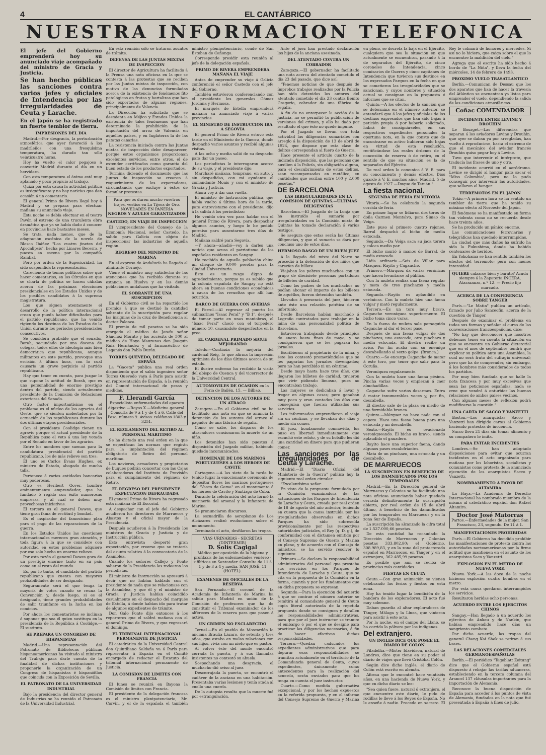4 EL CANTÁBRICO
NUESTRA INFORMACION TELEFONICA
El jefe del Gobierno emprenderá hoy su anunciado viaje acompañado del ministro de Gracia y Justicia.
Se han hecho públicas las sanciones contra varios jefes y oficiales de Intendencia por las irregularidades de Ceuta y Larache.
En el Japón se ha registrado un fuerte temblor de tierra.
IMPRESIONES DEL DIA
Madrid.—Por desgracia, la perturbación atmosférica que ayer favoreció á los madrileños con una fresquísima temperatura, ha durado tan sólo veinticuatro horas.
Hoy ha vuelto el calor pegajoso á convertir Madrid durante el día en un hervidero.
Con esta temperatura el ánimo está muy aplanado y poco propicio al trabajo.
Quizá por esta causa la actividad política es insignificante y no hay noticias que den ocasión á un comentario.
El general Primo de Rivera llegó hoy á Madrid y se prepara para efectuar mañana su anunciado viaje.
Esta noche se debía efectuar en el teatro Pavón el estreno de una truculenta obra dramática que ya se había dado á conocer en provincias hace bastantes meses.
Se trata, nada menos, que de la adaptación escénica de la novela de Blasco Ibáñez "Los cuatro jinetes del Apocalipsis", hecha por Linares Becerra, y puesta en escena por la compañía Rambal.
Pero por orden de la Superioridad, ha sido suspendida la representación.
Careciendo de temas políticos sobre qué hacer comentarios, en los Círculos en que se charla de política se hacen cábalas acerca de las próximas elecciones presidenciales en los Estados Unidos y de los posibles candidatos á la suprema magistratura.
Los que siguen atentamente el desarrollo de la política internacional creen que pueda haber dificultades para el partido republicano, que ha venido rigiendo los destinos de los Estados de la Unión durante los períodos presidenciales consecutivos.
Se considera probable que el senador Borah, secundado por una docena de colegas, todos ellos de ideología más bien democrática que republicana, aunque militantes en este partido, provoque una escisión á última hora, con lo cual causaría un grave perjuicio al partido republicano.
Hay que tener en cuenta, para juzgar lo que supone la actitud de Borah, que es una personalidad de enorme prestigio dentro del partido, siendo actualmente presidente de la Comisión de Relaciones exteriores del Senado.
Otro factor importantísimo en el problema es el núcleo de los agrarios del Oeste, que se sienten molestados por la actuación de los republicanos durante las dos últimas etapas presidenciales.
Con el presidente Coolidge tienen un agravio porque el actual presidente de la República puso el veto á una ley votada por el Senado en favor de los agrarios.
Entre los nombres que suenan para la candidatura presidencial del partido republicano, los de más relieve son tres:
El uno es Carlos Evans Hughes, ex ministro de Estado, abogado de mucha talla.
Pertenece á varias entidades bancarias muy poderosas.
Otro es Heribert Oover, hombre eminentemente emprendedor, que ha fundado ó regido con éxito numerosas empresas, y al cual se deben muy provechosas iniciativas.
El tercero es el general Dawes, que tiene gran fama de rectitud y bondad.
Es el inspirador del famosísimo plan para el pago de las reparaciones de la guerra.
En los Estados Unidos las cuestiones internacionales merecen gran atención, y toda figura á la que se considere con autoridad en estos problemas adquiere por ese solo hecho un enorme relieve.
Por esta razón el general Dawes goza de un prestigio enorme tanto en su país como en el resto del mundo.
Es, por lo tanto, el candidato del partido republicano que cuenta con mayores probabilidades de ser designado.
Seguramente será el que tenga la mayoría de votos cuando se reuna la Convención y, desde luego, si es el designado, tiene grandes probabilidades de salir triunfante en la lucha en los comicios.
Por ahora los comentaristas se inclinan á suponer que sea él quien sustituya en la presidencia de la República á Coolidge.—El sustituto.
SE PREPARA UN CONGRESO DE HISPANISTAS
Madrid.—Una representación del Patronato de Bibliotecas públicas hispanoamericanas ha visitado al ministro del Trabajo para darle cuenta de la finalidad de dichas instituciones y proponerle la organización de un Congreso de hispanistas é hispanófilos que coincida con la Exposición de Sevilla.
EL PATRONATO DE LA UNIVERSIDAD INDUSTRIAL
Bajo la presidencia del director general de Industrias se ha reunido el Patronato de la Universidad Industrial.
En esta reunión sólo se trataron asuntos de trámite.
DEFENSA DE LAS JUNTAS MIXTAS DE INSPECCION
El director de Agricultura ha facilitado á la Prensa una nota oficiosa en la que se contesta á las protestas que se reciben por las Juntas mixtas de inspección, con motivo de las denuncias formuladas acerca de la existencia de fenómenos fito patológicos en frutas y hortalizas que han sido exportadas de algunas regiones, principalmente de Valencia.
La Dirección ha solicitado que se desmienta en Méjico y Estados Unidos la existencia de tales fenómenos que han determinado la prohibición de la importación del arroz de Valencia en aquellos países, y en Inglaterra la de las patatas canarias.
La resistencia iniciada contra las Juntas mixtas de inspección debe desaparecer, porque estos organismos proporcionan excelentes servicios, entre otros, el de extender certificados como garantía del buen estado de los productos exportados.
Termina diciendo el documento que las Juntas de inspección se crearon á requerimiento de los exportadores, circunstancia que excluye á éstos de formular protestas.
Para que os duren mucho vuestros trajes, vestíos en La Tijera de Oro. NOVEDADES EN PAÑERIA
NEGROS Y AZULES GARANTIZADOS
CASTEDO, EN VIAJE DE INSPECCION
El vicepresidente del Consejo de la Economía Nacional, señor Castedo, ha salido para Galicia con objeto de inspeccionar las industrias de aquella región.
REGRESO DEL MINISTRO DE MARINA
En el expreso de Andalucía ha llegado el almirante Cornejo.
Viene el ministro muy satisfecho de las atenciones que ha recibido durante su estancia en Huelva y en las demás poblaciones andaluzas que ha visitado.
EL SOBRANTE DE UNA SUSCRIPCION
En el Gobierno civil se ha repartido los premios á que se destinó la cantidad sobrante de la suscripción para regalar las insignias de la cruz de Beneficencia al doctor Palanca.
El premio de mil pesetas se ha sido otorgado al médico de Jetafe señor Sánchez Morato y los accésits de 500 al médico de Hoyo Mauranos don Joaquín Ruiz Hernández y al farmacéutico de Leganés don Pablo Durán.
TORRES QUEVEDO, DELEGADO DE ESPAÑA
La "Gaceta" publica una real orden disponiendo que el sabio ingeniero señor Torres Quevedo vaya á París para asistir, en representación de España, á la reunión del Comité internacional de pesas y medidas.
F. Llerandi García
Especialista enfermedades del aparato digestivo.—Rayos X.—Medicina general. Consulta de 9 á 1 y de 4 á 6. Calle del Peso, número 9. Avisos: teléfonos 1803 y 3251.
EL REGLAMENTO DEL RETIRO AL PERSONAL MARITIMO
Se ha dictado una real orden en la que se especifican las normas que regirán para la implantación del régimen obligatorio de Retiro del personal marítimo.
Los navieros, armadores y propietarios de buques podrán concertar con las Cajas colaboradoras del Instituto de Previsión para el cumplimiento del régimen de Retiro.
EL REGRESO DEL PRESIDENTE. EXPECTACION DEFRAUDADA
El general Primo de Rivera ha regresado esta mañana de El Escorial.
A despachar con el jefe del Gobierno acudieron los directores de Marruecos y Abastos y el oficial mayor de la Presidencia.
Después acudieron á la Presidencia los ministros de Gracia y Justicia y de Instrucción pública.
Esta entrevista despertó gran expectación, por creerse que se trataría del asunto relativo á la convocatoria de la Asamblea.
Cuando los señores Callejo y Ponte salieron de la Presidencia les rodearon los periodistas.
El ministro de Instrucción se apresuró á decir que no habían hablado con el presidente de nada que se relacionase con la Asamblea, y que él y el ministro de Gracia y Justicia habían coincidido casualmente en el despacho del marqués de Estella, á donde habían ido para tratar de algunos expedientes de trámite.
Don Galo Ponte dijo entonces á los reporteros que el saldrá mañana con el general Primo de Rivera, y que regresará el domingo.
EL TRIBUNAL INTERNACIONAL PERMANENTE DE JUSTICIA
El catedrático de la Universidad Central don Quintiliano Saldaña va á París para representar á España en el Comité encargado de redactar el Estatuto del tribunal internacional permanente de Justicia.
LA COMISION DE LIMITES CON FRANCIA
El lunes se reunirá en Bayona la Comisión de límites con Francia.
El presidente de la delegación francesa es el ministro plenipotenciario, Mr. Corvin, y el de la española el también ministro plenipotenciario, conde de San Esteban de Cañongo.
Corresponde presidir esta reunión al jefe de la delegación española.
PRIMO DE RIVERA EMPRENDERA MAÑANA EL VIAJE
Antes de emprender su viaje á Galicia conferenció el señor Castedo con el jefe del Gobierno.
También estuvieron conferenciando con el presidente los generales Gómez Jordana y Hermosa.
El marqués de Estella emprenderá mañana su anunciado viaje á varias provincias.
EL MINISTRO DE INSTRUCCION IRA A SEGOVIA
El general Primo de Rivera estuvo esta tarde en el Ministerio de la Guerra, donde despachó varios asuntos y recibió algunas visitas.
A las ocho y media salió de su despacho para dar un paseo.
Los periodistas le interrogaron acerca de su viaje, y el presidente dijo:
Marcharé mañana, temprano, en auto, y sin despedidas, con mi ayudante el comandante Monis y con el ministro de Gracia y Justicia.
Ahora voy á dar una vuelta.
El ministro de Instrucción pública, que había vuelto á última hora de la tarde, para entrevistarse con el presidente, dijo á la salida á los periodistas:
He venido otra vez para hablar con el general Primo de Rivera, para despachar algunos asuntos, y luego le he pedido permiso para ausentarme tres días de Madrid.
Mañana saldré para Segovia.
—Y ahora—añadió—voy á darles una noticia que acusa el patriotismo de los españoles residentes en Sangay.
He recibido de aquella población china un cheque de 9.000 pesetas para la Ciudad Universitaria.
Este es un rasgo digno de agradecimiento, porque ya es sabido que la colonia española de Sangay no está ahora en buenas condiciones económicas á causa de las revueltas que allí han ocurrido.
BARCO DE GUERRA CON AVERIAS
El Ferrol.—Al regresar al puerto los submarinos "Isaac Peral" y "B 1", después de tomar parte en unas maniobras, el "Isaac Peral" chocó con el torpedero número 10, causándole desperfectos en la proa.
EL CARDENAL PRIMADO SIGUE MEJORANDO
Toledo.—Continúa la mejoría del cardenal Reig, lo que afirma la impresión optimista de los días últimos acerca de su estado.
El ilustre enfermo ha recibido la visita del obispo de Cuenca y del vicerrector de la Universidad Central.
AUTOMOVILES DE OCASION en la Feria de Bailén, 15. — Bilbao.
DETENCION DE LOS AUTORES DE UN ATRACO
Zaragoza.—En el Gobierno civil se ha facilitado una nota en que se anuncia la detención de los autores del atraco al pagador de una fábrica de regaliz.
Como se sabe, los disparos de los atracadores ocasionaron la muerte de un niño.
Los detenidos han sido puestos á disposición del Juzgado militar, habiendo quedado incomunicados.
HOMENAJE DE LOS MARINOS PORTUGUESES A LOS HEROES DE CAVITE
Cartagena.—A las siete de la tarde ha tenido lugar la emocionante ceremonia de depositar flores los marinos portugueses del "Vasco de Gama" en el monumento á los héroes de Cavite y Santiago de Cuba.
Durante la celebración del acto formó la marinería del arsenal y la Infantería de Marina.
Se pronunciaron discursos.
La escuadrilla de aeroplanos de Los Alcázares realizó evoluciones sobre el monumento.
Terminado el acto, desfilaron las tropas.
VIAS URINARIAS - SECRETAS (DINTERMIR)
D. Solís Cagigal
Médico por oposición de la higiene y profilaxis de las enfermedades venéreo - sifilíticas en Santander. Consulta de 11 á 1 y de 3 á 4 y media. SAN JOSÉ, 11 (HOTEL).
EXAMENES DE OFICIALES DE LA RESERVA
San Fernando.—El coronel de la Academia de Infantería de Marina ha salido para Madrid en unión de la Comisión de profesores que ha de constituir el Tribunal examinador de los alféreces de la reserva para que pasen á activo.
UN CRIMEN NO ESCLARECIDO
Teruel.—En el pueblo de Moscardón la anciana Braulia Lázaro, de setenta y tres años, que estaba en malas relaciones con sus hijos, vivía con un nieto que es pastor.
Al volver éste del monte encontró cerrada la puerta, y á sus llamadas insistentes no contestó su abuela.
Sospechando una desgracia, el muchacho dió aviso al juez.
Descerrajada la puerta, se encontró el cadáver de la anciana en una habitación. Presentaba varias lesiones y tenía atada al cuello una cuerda.
De la autopsia resulta que la muerte fué por estrangulación.
Ante el juez han prestado declaración los hijos de la anciana asesinada.
DEL ATENTADO CONTRA UN COBRADOR
Zaragoza.—El gobernador ha facilitado una nota acerca del atentado cometido el día 23 del pasado, que dice así:
"Tenemos noticias de que después de ímprobos trabajos realizados por la Policía han sido detenidos los autores del atentado cometido el día 23 contra Benito Gregorio, cobrador de una fábrica de regaliz.
A fin de no entorpecer la acción de la justicia, no se permitió la publicación de versiones del crimen, y ello ha dado por resultado el que éste no quede impune.
Por el Juzgado se llevan con toda actividad las diligencias sumariales con arreglo á la disposición de 13 de abril de 1924, que dispone que esta clase de delitos correspondan al fuero de Guerra.
Hace presente el artículo cuarto de la indicada disposición, que las personas que auxilien á la Policía, sin obligación alguna, para el descubrimiento de estos delitos, sean recompensadas en metálico, en cantidades que oscilan entre 100 y 2.000 pesetas."
DE BARCELONA
LAS IRREGULARIDADES EN LA COMISION DE QUINTAS.—ULTIMAS DILIGENCIAS
Barcelona.—El Juzgado de la Lonja que ha instruído el sumario por irregularidades en la Comisión mixta de Quintas ha tomado declaración á varios testigos.
Se asegura que estas serán las últimas diligencias, y que el sumario se dará por concluso uno de estos días.
HERMOSO RASGO DE UN BUEN JUEZ
A la llegada del mixto del Norte se procedió á la detención de dos niños que carecían de billete.
Viajaban los pobres muchachos con un grupo de diecisiete personas portadoras de billetes de caridad.
Como los padres de los muchachos no podían abonar el importe de los billetes de aquéllos, fueron detenidos también.
Llevados á presencia del juez, hicieron ante éste una relación patética de su infortunio.
Desde Barcelona habían marchado á Logroño contratados para trabajar en la mina de una personalidad política de Barcelona.
Estuvieron trabajando desde principios de enero hasta fines de mayo, y no consiguieron que se les pagaran los jornales.
Escribieron al propietario de la mina, y éste les contestó prometiéndoles que se les pagarían los jornales devengados; pero no han percibido ni un céntimo.
Desde mayo hasta hace tres días, que llegaron los billetes de caridad, tuvieron que vivir pidiendo limosna, pues no encontraban trabajo.
Las mujeres se dedicaban á lavar y fregar en algunas casas; pero ganaban muy poco y eran contados los días que conseguían que fueran utilizados sus servicios.
Los infortunados emprendieron el viaje sin un céntimo, y se llevaban dos días y medio sin comer.
El juez, hondamente conmovido, los puso en libertad inmediatamente que escuchó este relato, y de su bolsillo les dió una cantidad en dinero para que pudieran comer.
Las sanciones por las irregularidades de Ceuta y Larache.
Madrid.—El "Diario Oficial del Ministerio de la Guerra" publica hoy la siguiente real orden circular:
"Excelentísimo señor:
En vista de la propuesta formulada por la Comisión examinadora de las actuaciones de los Parques de Intendencia de Larache y Ceuta, creada por real orden de 18 de agosto del año anterior, teniendo en cuenta que la causa instruída por las irregularidades observadas en dichos Parques ha sido sobreseída provisionalmente por las respectivas autoridades judiciales, el Rey (q. D. g.), de conformidad con el dictamen emitido por el Consejo Supremo de Guerra y Marina en pleno, y de acuerdo con el Consejo de ministros, se ha servido resolver lo siguiente:
Primero.—Se declara la responsabilidad administrativa del personal que prestaba sus servicios en los Parques de Intendencia de Larache y Ceuta, que se cita en la propuesta de la Comisión en la forma, cuantía y por los fundamentos que en dicha propuesta se expresan.
Segundo.—Para la ejecución del acuerdo á que se contrae el número anterior se remitirá al comandante general de Ceuta copia literal autorizada de la repetida propuesta donde se consignen y detallen las responsabilidades administrativas, para que por el juez instructor se tramite el embargo ó por el que se designe para practicar las diligencias necesarias, á fin de hacer efectivas dichas responsabilidades.
Tercero.—Quedan caducados los expedientes administrativos que para depurar esas responsabilidades se tramitan actualmente en el territorio de la Comandancia general de Ceuta, cuyos expedientes, únicamente como antecedentes para la realización del acuerdo, serán enviados para que los tenga en cuenta el juez instructor.
Cuarto.—Como medida gubernativa excepcional, y por los hechos expuestos en la referida propuesta, y en el informe del Consejo Supremo de Guerra y Marina en pleno, se decreta la baja en el Ejército, cualquiera que sea la situación en que actualmente se encuentran, pasando á la de separados del Ejército, de cinco coroneles de Intendencia, cinco comisarios de Guerra y cinco capitanes de Intendencia que tuvieron sus destinos en los expresados Parques en la fecha en que se cometieron las irregularidades que se sancionan, y cuyos nombres y situación actual se consignan en la propuesta é informes que se citan.
Quinto.—A los efectos de la sanción que se determina en el número anterior, se entenderá que á los jefes y oficiales de los destinos expresados que han sido bajas á petición propia ó por haberlo solicitado, habrá de consignárseles, en sus respectivos expedientes personales la oportuna nota, en la que conste que de encontrarse en activo hubieran sido bajas en virtud de esta resolución, rectificándose las reales órdenes de la concesión de reserva ó de retiro, en el sentido de que su situación es la de separados del Ejército.
De real orden lo comunico á V. E. para su conocimiento y demás efectos. Dios guarde á V. E. muchos años. Madrid, 5 de agosto de 1927.—Duque de Tetuán."
La fiesta nacional.
SEGUNDA DE FERIA EN VITORIA
Vitoria.—Se ha celebrado la segunda corrida de feria.
En primer lugar se lidiaron dos toros de doña Carmen Montalvo, para Simao da Veiga.
Este puso al primero cuatro rejones. Barral despachó al bicho de media estocada.
Segundo.—Da Veiga saca su jaca torera y coloca medio par.
El bicho murió á manos de Barral, de media estocada.
Lidia ordinaria.—Seis de Villar para Mázquez, Rayito y Caganche.
Primero.—Márquez da varias verónicas que hacen levantarse al público.
Con la muleta realiza una faena regular y mata de tres pinchazos y media estocada.
Segundo.—Rayito es aplaudido en verónicas. Con la muleta hizo una faena vulgar y mató regularmente.
Tercero.—Es un toro muy bravo. Caganche veroniquea superiormente. El bicho toma cinco varas.
En la faena de muleta sale perseguido Caganche al dar el tercer pase.
Después de una faena vulgar de dos pinchazos, una estocada, otro pinchazo y media estocada, El diestro recibe un aviso. Por fin acaba con su enemigo descabellando al sexto golpe. (Bronca.)
Cuarto.—Se encarga Caganche de matar á este toro, por tener que salir para la Coruña.
Veroniquea regularmente.
Con la muleta hace una faena pésima. Pincha varias veces y empiezan á caer almohadillas.
Caganche sufre varios desarmes. Entra á matar innumerables veces y, por fin, descabella.
El diestro sale de la plaza en medio de una formidable bronca.
Quinto.—Márquez no hace nada con el capote. Hace una faena buena para una estocada y un descabello.
Sexto.—Rayito es ovacionado veroniqueando. El bicho es bravo, siendo aplaudido el ganadero.
Rayito hace una superior faena, dando algunos pases escalofriantes.
Mata de un pinchazo, una estocada y un descabello.
DE MARRUECOS
LA SUSCRIPCION EN BENEFICIO DE LOS DAMNIFICADOS POR LOS TEMPORALES
Madrid.—En la Dirección general de Marruecos y Colonias se ha facilitado una nota oficiosa anunciando haber quedado cerrada definitivamente la suscripción abierta, por real orden de 15 de abril último, á beneficio de los damnificados por los temporales en Marruecos y en la zona Sur de España.
La suscripción ha alcanzado la cifra total de 1.527.000,66 pesetas.
De esta cantidad ha recaudado la Dirección de Marruecos y Colonias pesetas 333.802,80; el Gobierno, 308.989,83, y en la zona del protectorado español en Marruecos, en Tánger y en el extranjero, 362.485,99 pesetas.
Es posible que aun se reciba de provincias más cantidades.
FIESTAS EN CEUTA
Ceuta.—Con gran animación se vienen celebrando las ferias y fiestas en esta zona.
Hoy ha tenido lugar la bendición de la bandera de los exploradores. El acto fué muy solemne.
Daban guardia al altar exploradores de Tánger, Málaga y la Línea, que vinieron para asistir á este acto.
Por la noche, en el campo del Llano, se ha corrido la pólvora por los indígenas.
Del extranjero.
UN INGLES DICE QUE POSEE EL DIARIO DE COLON
Filadelfia.—Míster Idavidson, natural de Londres, dice que tiene en su poder el diario de viajes que llevó Cristóbal Colón.
Según dice dicho inglés, el diario de Colón está escrito en alemán.
Afirma que le encontró hace veintiséis años, en una hacienda de Nueva York, y que en dicho diario se lee:
"Sea quien fuere, natural ó extranjero, el que encuentre este diario, le pido de rodillas le lleve á los Reyes de España. No le enseñe á nadie. Proceda en secreto. El Rey le colmará de honores y mercedes. Si así no lo hiciera, que caiga sobre el que lo encuentre la maldición del cielo."
Agrega que el escrito ha sido hecho á bordo de "La Niña", y lleva la fecha del miércoles, 14 de febrero de 1493.
PROXIMO VUELO TRASATLANTICO
Berlín.—Comunican de Dessau que los dos aparatos que han de hacer la travesía del Atlántico se encuentran ya listos para emprender el vuelo, dependiendo la salida de las condiciones atmosféricas.
Coñac COMENDADOR
INCIDENTE ENTRE LEVINE Y DROUHIN
Le Bourget.—Las diferencias que separan á los aviadores Levine y Drouhin, que ayer se daban ya por arregladas, han vuelto á reproducirse, hasta el extremo de que el mecánico del aviador francés Drouhin quiso pegar hoy á Levine.
Tuvo que intervenir el intérprete, que traducía las frases de uno y otro.
El incidente ocurrió en el aeródromo. Levine se dirigió al hangar para sacar el "Miss Columbia", pero no lo pudo conseguir por intervenir las autoridades, que sellaron el hangar.
TERREMOTOS EN EL JAPON
Tokio.—A primera hora se ha sentido un temblor de tierra que ha tenido su máximo efecto al Noroeste del Japón.
El fenómeno se ha manifestado en forma tan violenta como no se recuerda desde hace treinta años.
Se ha producido un pánico enorme.
Las comunicaciones ferroviarias y telegráficas han quedado interrumpidas.
La ciudad que más daños ha sufrido ha sido la Fukushima, donde ha habido centenares de heridos.
En Yokohama se han sentido también los efectos del terremoto; pero con menos intensidad.
QUIERE calzarse bien y barato? Acuda siempre á la Zapatería INCERA, Atarazanas, n.º 12. — Precio fijo marcado.
ACERCA DE LA CONFERENCIA SOBRE TANGER
París.—"Le Matin" publica un artículo, firmado por Julio Sanceofin, acerca de la cuestión de Tánger.
Después de examinar el problema en todas sus formas y señalar el curso de las conversaciones francoespañolas, dice:
"No hay que desconocer que nosotros debemos tener en cuenta la situación en que se encuentra un Gobierno dictatorial que en el mes de septiembre tendrá que explicar su política ante una Asamblea, la cual no será fruto del sufragio universal; pero que ha de comprender, sin embargo, á los hombres más considerados de todos los partidos.
Por muy bien fundada que se halle la nota francesa y por muy excesivas que sean las peticiones españolas, nada se cree que vendrá á enturbiar las buenas relaciones de ambos países vecinos.
Con algunos meses de reflexión podrá modificarse la cuestión."
UNA CARTA DE SACCO Y VANZETTI
Boston.—Los anarquistas Sacco y Vanzetti han dirigido cartas al Gobierno haciendo protestas de inocencia.
Sacco lleva 21 días sin tomar alimento y su compañero le imita.
PARA EVITAR INCIDENTES
Londres.—Se han adoptado disposiciones para evitar que ocurran incidentes en el acto organizado para mañana por los laboristas, socialistas y comunistas como protesta de la anunciada ejecución de los anarquistas Sacco y Vanzetti.
NOMBRAMIENTO A FAVOR DE ALTAMIRA
La Haya.—La Academia de Derecho Internacional ha nombrado miembro de la misma al catedrático español don Rafael Altamira.
Doctor José Matorras
Partos.—Enfermedades de la mujer. San Francisco, 23, segundo. De 11 á 1.
MANIFESTACIONES PROHIBIDAS
París.—El Gobierno ha decidido prohibir las manifestaciones de protesta contra las autoridades norteamericanas por la firme actitud que mantienen en el asunto de los anarquistas Saco y Vanzetti.
EXPLOSION EN EL METRO DE NUEVA YORK
Nueva York.—A las doce de la noche hicieron explosión cuatro bombas en el metro.
Por esta causa quedaron interrumpidos los servicios.
Resultaron heridas ocho personas.
ACUERDO ENTRE LOS EJERCITOS CHINOS
Sangay.—Han llegado á un acuerdo los ejércitos de Ankeu y de Nankin, que habían emprendido hace días un sangriento combate.
Por dicho acuerdo, las tropas del general Chang Kai Shek se retiran á sus bases.
LAS RELACIONES COMERCIALES GERMANOESPAÑOLAS
Berlín.—El periódico "Tageblatt Zeitung" dice que el Gobierno español está dispuesto á rebajar las tarifas aduaneras, estableciendo en la tercera columna del Arancel 137 cláusulas importantes para la importación de Alemania.
Reconoce la buena disposición de España para acceder á los puntos de vista de Alemania, fundados en la nota que fué presentada á España á fines de julio.